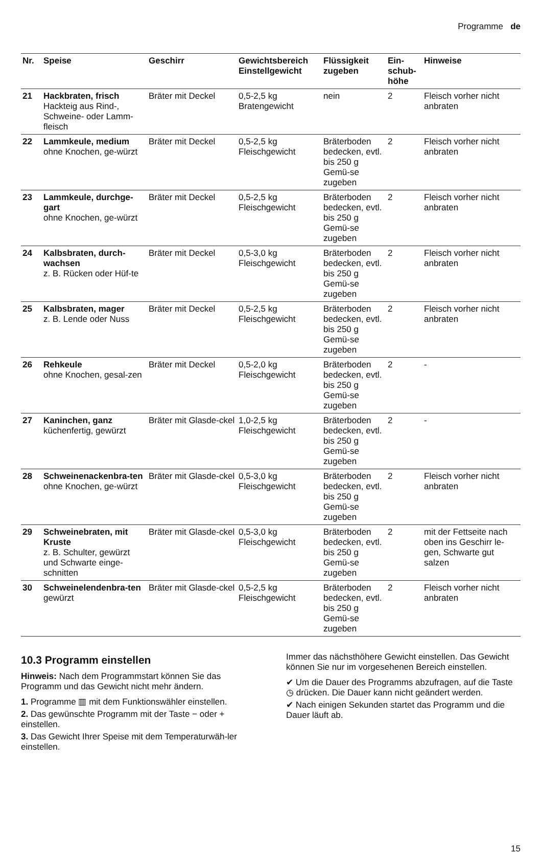Programme de
| Nr. | Speise | Geschirr | Gewichtsbereich Einstellgewicht | Flüssigkeit zugeben | Ein- schub- höhe | Hinweise |
| --- | --- | --- | --- | --- | --- | --- |
| 21 | Hackbraten, frisch Hackteig aus Rind-, Schweine- oder Lamm-fleisch | Bräter mit Deckel | 0,5-2,5 kg Bratengewicht | nein | 2 | Fleisch vorher nicht anbraten |
| 22 | Lammkeule, medium ohne Knochen, ge-würzt | Bräter mit Deckel | 0,5-2,5 kg Fleischgewicht | Bräterboden bedecken, evtl. bis 250 g Gemü-se zugeben | 2 | Fleisch vorher nicht anbraten |
| 23 | Lammkeule, durchge-gart ohne Knochen, ge-würzt | Bräter mit Deckel | 0,5-2,5 kg Fleischgewicht | Bräterboden bedecken, evtl. bis 250 g Gemü-se zugeben | 2 | Fleisch vorher nicht anbraten |
| 24 | Kalbsbraten, durch-wachsen z. B. Rücken oder Hüf-te | Bräter mit Deckel | 0,5-3,0 kg Fleischgewicht | Bräterboden bedecken, evtl. bis 250 g Gemü-se zugeben | 2 | Fleisch vorher nicht anbraten |
| 25 | Kalbsbraten, mager z. B. Lende oder Nuss | Bräter mit Deckel | 0,5-2,5 kg Fleischgewicht | Bräterboden bedecken, evtl. bis 250 g Gemü-se zugeben | 2 | Fleisch vorher nicht anbraten |
| 26 | Rehkeule ohne Knochen, gesal-zen | Bräter mit Deckel | 0,5-2,0 kg Fleischgewicht | Bräterboden bedecken, evtl. bis 250 g Gemü-se zugeben | 2 | - |
| 27 | Kaninchen, ganz küchenfertig, gewürzt | Bräter mit Glasde-ckel | 1,0-2,5 kg Fleischgewicht | Bräterboden bedecken, evtl. bis 250 g Gemü-se zugeben | 2 | - |
| 28 | Schweinenackenbra-ten ohne Knochen, ge-würzt | Bräter mit Glasde-ckel | 0,5-3,0 kg Fleischgewicht | Bräterboden bedecken, evtl. bis 250 g Gemü-se zugeben | 2 | Fleisch vorher nicht anbraten |
| 29 | Schweinebraten, mit Kruste z. B. Schulter, gewürzt und Schwarte einge-schnitten | Bräter mit Glasde-ckel | 0,5-3,0 kg Fleischgewicht | Bräterboden bedecken, evtl. bis 250 g Gemü-se zugeben | 2 | mit der Fettseite nach oben ins Geschirr le-gen, Schwarte gut salzen |
| 30 | Schweinelendenbra-ten gewürzt | Bräter mit Glasde-ckel | 0,5-2,5 kg Fleischgewicht | Bräterboden bedecken, evtl. bis 250 g Gemü-se zugeben | 2 | Fleisch vorher nicht anbraten |
10.3 Programm einstellen
Hinweis: Nach dem Programmstart können Sie das Programm und das Gewicht nicht mehr ändern.
1. Programme ▥ mit dem Funktionswähler einstellen.
2. Das gewünschte Programm mit der Taste − oder + einstellen.
3. Das Gewicht Ihrer Speise mit dem Temperaturwäh-ler einstellen.
Immer das nächsthöhere Gewicht einstellen. Das Gewicht können Sie nur im vorgesehenen Bereich einstellen.
✔ Um die Dauer des Programms abzufragen, auf die Taste ◷ drücken. Die Dauer kann nicht geändert werden.
✔ Nach einigen Sekunden startet das Programm und die Dauer läuft ab.
15